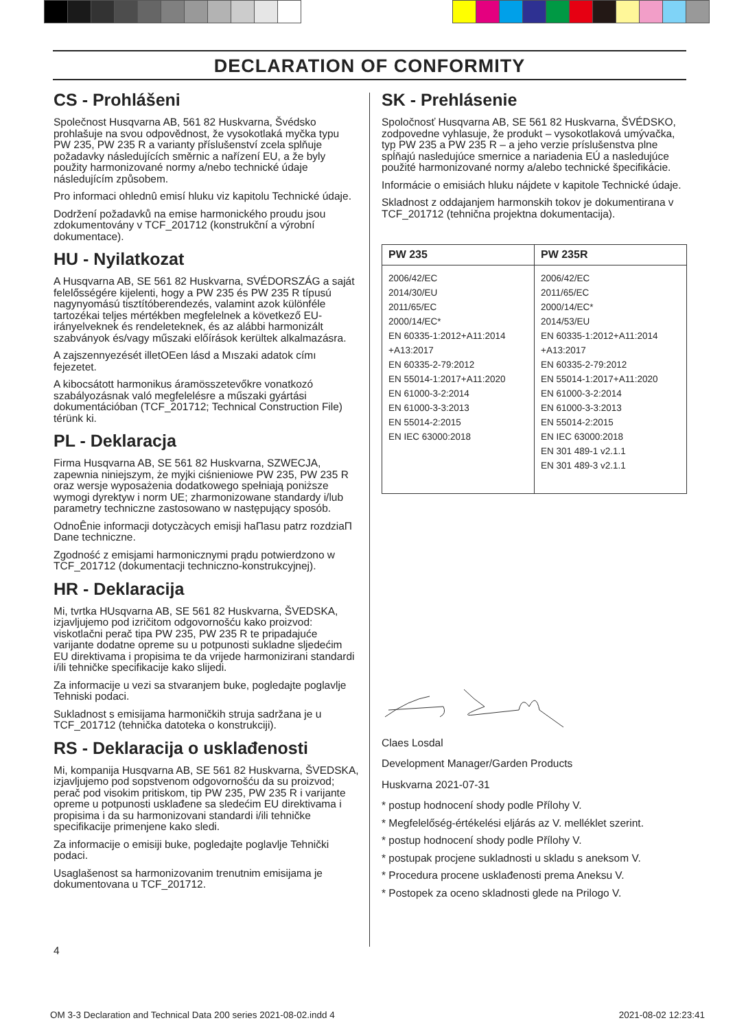DECLARATION OF CONFORMITY
CS - Prohlášeni
Společnost Husqvarna AB, 561 82 Huskvarna, Švédsko prohlašuje na svou odpovědnost, že vysokotlaká myčka typu PW 235, PW 235 R a varianty příslušenství zcela splňuje požadavky následujících směrnic a nařízení EU, a že byly použity harmonizované normy a/nebo technické údaje následujícím způsobem.
Pro informaci ohlednû emisí hluku viz kapitolu Technické údaje.
Dodržení požadavků na emise harmonického proudu jsou zdokumentovány v TCF_201712 (konstrukční a výrobní dokumentace).
HU - Nyilatkozat
A Husqvarna AB, SE 561 82 Huskvarna, SVÉDORSZÁG a saját felelősségére kijelenti, hogy a PW 235 és PW 235 R típusú nagynyomású tisztítóberendezés, valamint azok különféle tartozékai teljes mértékben megfelelnek a következő EU-irányelveknek és rendeleteknek, és az alábbi harmonizált szabványok és/vagy műszaki előírások kerültek alkalmazásra.
A zajszennyezését illetOEen lásd a Mıszaki adatok címı fejezetet.
A kibocsátott harmonikus áramösszetevőkre vonatkozó szabályozásnak való megfelelésre a műszaki gyártási dokumentációban (TCF_201712; Technical Construction File) térünk ki.
PL - Deklaracja
Firma Husqvarna AB, SE 561 82 Huskvarna, SZWECJA, zapewnia niniejszym, że myjki ciśnieniowe PW 235, PW 235 R oraz wersje wyposażenia dodatkowego spełniają poniższe wymogi dyrektyw i norm UE; zharmonizowane standardy i/lub parametry techniczne zastosowano w następujący sposób.
OdnoÊnie informacji dotyczàcych emisji haΠasu patrz rozdziaΠ Dane techniczne.
Zgodność z emisjami harmonicznymi prądu potwierdzono w TCF_201712 (dokumentacji techniczno-konstrukcyjnej).
HR - Deklaracija
Mi, tvrtka HUsqvarna AB, SE 561 82 Huskvarna, ŠVEDSKA, izjavljujemo pod izričitom odgovornošću kako proizvod: viskotlačni perač tipa PW 235, PW 235 R te pripadajuće varijante dodatne opreme su u potpunosti sukladne sljedećim EU direktivama i propisima te da vrijede harmonizirani standardi i/ili tehničke specifikacije kako slijedi.
Za informacije u vezi sa stvaranjem buke, pogledajte poglavlje Tehniski podaci.
Sukladnost s emisijama harmoničkih struja sadržana je u TCF_201712 (tehnička datoteka o konstrukciji).
RS - Deklaracija o usklađenosti
Mi, kompanija Husqvarna AB, SE 561 82 Huskvarna, ŠVEDSKA, izjavljujemo pod sopstvenom odgovornošću da su proizvod; perač pod visokim pritiskom, tip PW 235, PW 235 R i varijante opreme u potpunosti usklađene sa sledećim EU direktivama i propisima i da su harmonizovani standardi i/ili tehničke specifikacije primenjene kako sledi.
Za informacije o emisiji buke, pogledajte poglavlje Tehnički podaci.
Usaglašenost sa harmonizovanim trenutnim emisijama je dokumentovana u TCF_201712.
4
SK - Prehlásenie
Spoločnosť Husqvarna AB, SE 561 82 Huskvarna, ŠVÉDSKO, zodpovedne vyhlasuje, že produkt – vysokotlaková umývačka, typ PW 235 a PW 235 R – a jeho verzie príslušenstva plne spĺňajú nasledujúce smernice a nariadenia EÚ a nasledujúce použité harmonizované normy a/alebo technické špecifikácie.
Informácie o emisiách hluku nájdete v kapitole Technické údaje.
Skladnost z oddajanjem harmonskih tokov je dokumentirana v TCF_201712 (tehnična projektna dokumentacija).
| PW 235 | PW 235R |
| --- | --- |
| 2006/42/EC 2014/30/EU 2011/65/EC 2000/14/EC* EN 60335-1:2012+A11:2014 +A13:2017 EN 60335-2-79:2012 EN 55014-1:2017+A11:2020 EN 61000-3-2:2014 EN 61000-3-3:2013 EN 55014-2:2015 EN IEC 63000:2018 | 2006/42/EC 2011/65/EC 2000/14/EC* 2014/53/EU EN 60335-1:2012+A11:2014 +A13:2017 EN 60335-2-79:2012 EN 55014-1:2017+A11:2020 EN 61000-3-2:2014 EN 61000-3-3:2013 EN 55014-2:2015 EN IEC 63000:2018 EN 301 489-1 v2.1.1 EN 301 489-3 v2.1.1 |
Claes Losdal
Development Manager/Garden Products
Huskvarna 2021-07-31
* postup hodnocení shody podle Přílohy V.
* Megfelelőség-értékelési eljárás az V. melléklet szerint.
* postup hodnocení shody podle Přílohy V.
* postupak procjene sukladnosti u skladu s aneksom V.
* Procedura procene usklađenosti prema Aneksu V.
* Postopek za oceno skladnosti glede na Prilogo V.
OM 3-3 Declaration and Technical Data 200 series 2021-08-02.indd 4
2021-08-02 12:23:41